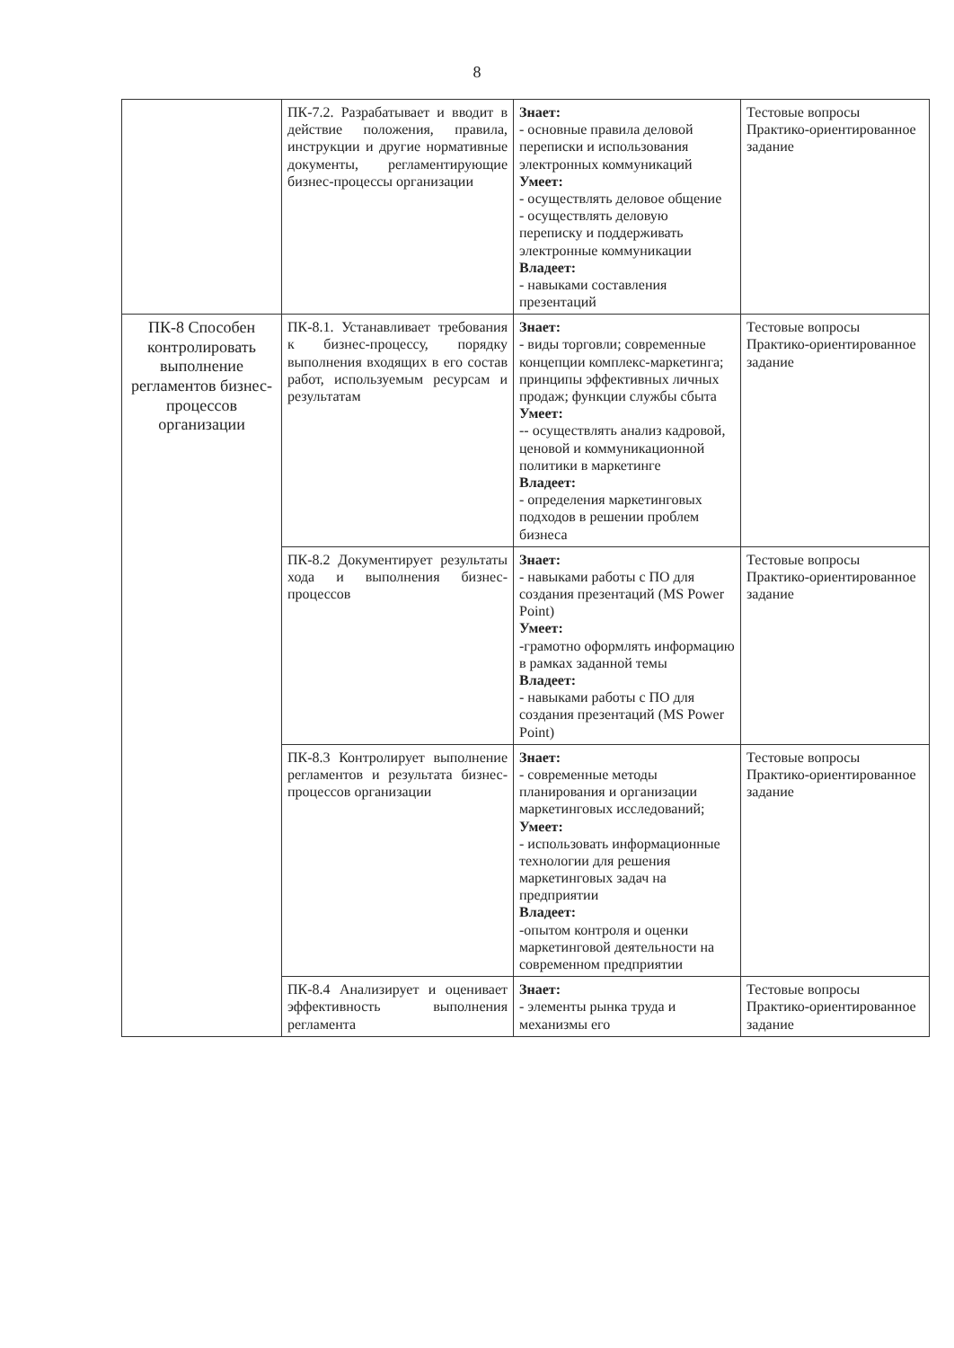8
| | ПК-7.2. Разрабатывает и вводит в действие положения, правила, инструкции и другие нормативные документы, регламентирующие бизнес-процессы организации | Знает: - основные правила деловой переписки и использования электронных коммуникаций Умеет: - осуществлять деловое общение - осуществлять деловую переписку и поддерживать электронные коммуникации Владеет: - навыками составления презентаций | Тестовые вопросы Практико-ориентированное задание |
| ПК-8 Способен контролировать выполнение регламентов бизнес-процессов организации | ПК-8.1. Устанавливает требования к бизнес-процессу, порядку выполнения входящих в его состав работ, используемым ресурсам и результатам | Знает: - виды торговли; современные концепции комплекс-маркетинга; принципы эффективных личных продаж; функции службы сбыта Умеет: -- осуществлять анализ кадровой, ценовой и коммуникационной политики в маркетинге Владеет: - определения маркетинговых подходов в решении проблем бизнеса | Тестовые вопросы Практико-ориентированное задание |
| | ПК-8.2 Документирует результаты хода и выполнения бизнес-процессов | Знает: - навыками работы с ПО для создания презентаций (MS Power Point) Умеет: -грамотно оформлять информацию в рамках заданной темы Владеет: - навыками работы с ПО для создания презентаций (MS Power Point) | Тестовые вопросы Практико-ориентированное задание |
| | ПК-8.3 Контролирует выполнение регламентов и результата бизнес-процессов организации | Знает: - современные методы планирования и организации маркетинговых исследований; Умеет: - использовать информационные технологии для решения маркетинговых задач на предприятии Владеет: -опытом контроля и оценки маркетинговой деятельности на современном предприятии | Тестовые вопросы Практико-ориентированное задание |
| | ПК-8.4 Анализирует и оценивает эффективность выполнения регламента | Знает: - элементы рынка труда и механизмы его | Тестовые вопросы Практико-ориентированное задание |